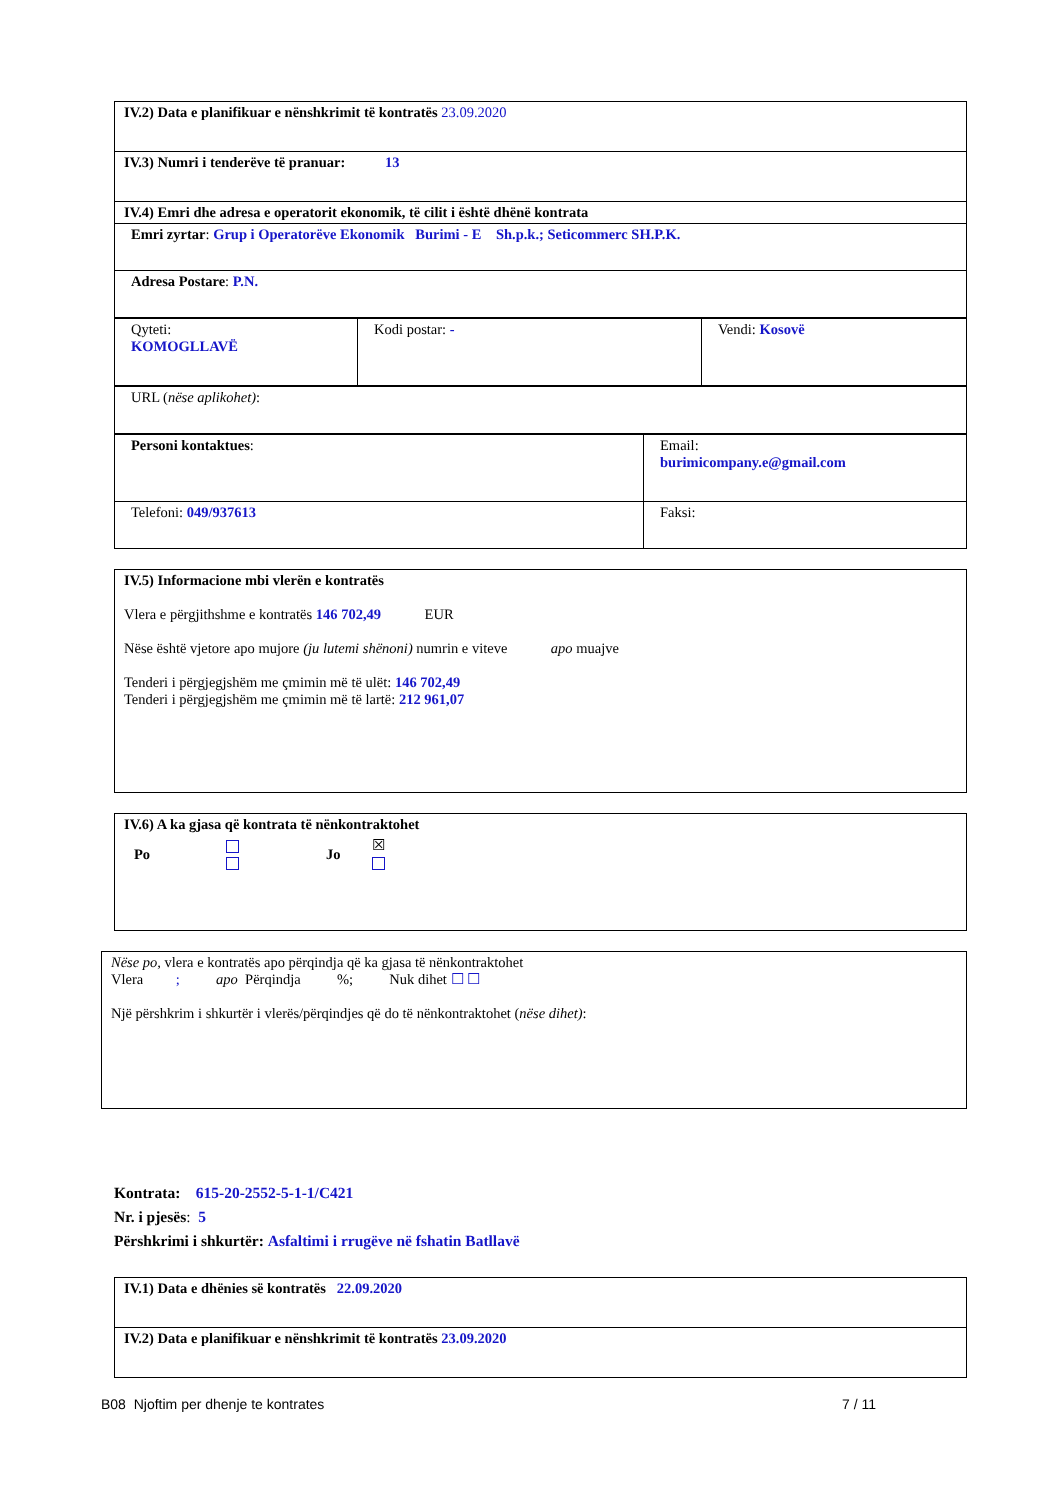| IV.2) Data e planifikuar e nënshkrimit të kontratës 23.09.2020 |
| IV.3) Numri i tenderëve të pranuar: 13 |
| IV.4) Emri dhe adresa e operatorit ekonomik, të cilit i është dhënë kontrata |
| Emri zyrtar : Grup i Operatorëve Ekonomik Burimi - E Sh.p.k.; Seticommerc SH.P.K. |
| Adresa Postare : P.N. |
| Qyteti: KOMOGLLAVË | Kodi postar: - | Vendi: Kosovë |
| URL ( nëse aplikohet) : |
| Personi kontaktues : | Email: burimicompany.e@gmail.com |
| Telefoni: 049/937613 | Faksi: |
IV.5) Informacione mbi vlerën e kontratës
Vlera e përgjithshme e kontratës 146 702,49 EUR
Nëse është vjetore apo mujore (ju lutemi shënoni) numrin e viteve apo muajve
Tenderi i përgjegjshëm me çmimin më të ulët: 146 702,49
Tenderi i përgjegjshëm me çmimin më të lartë: 212 961,07
IV.6) A ka gjasa që kontrata të nënkontraktohet
Po
Jo ☒
Nëse po, vlera e kontratës apo përqindja që ka gjasa të nënkontraktohet
Vlera ; apo Përqindja %; Nuk dihet ☐ ☐
Një përshkrim i shkurtër i vlerës/përqindjes që do të nënkontraktohet (nëse dihet):
Kontrata: 615-20-2552-5-1-1/C421
Nr. i pjesës: 5
Përshkrimi i shkurtër: Asfaltimi i rrugëve në fshatin Batllavë
| IV.1) Data e dhënies së kontratës 22.09.2020 |
| IV.2) Data e planifikuar e nënshkrimit të kontratës 23.09.2020 |
B08 Njoftim per dhenje te kontrates 7 / 11